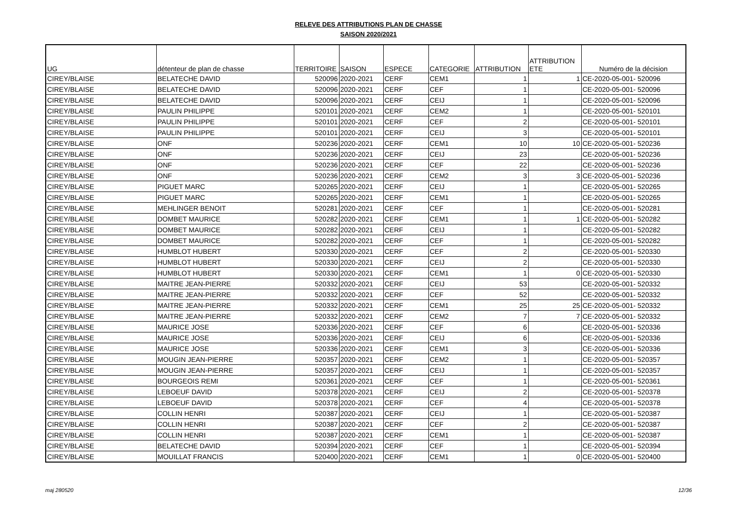RELEVE DES ATTRIBUTIONS PLAN DE CHASSE
SAISON 2020/2021
| UG | détenteur de plan de chasse | TERRITOIRE | SAISON | ESPECE | CATEGORIE | ATTRIBUTION | ATTRIBUTION ETE | Numéro de la décision |
| --- | --- | --- | --- | --- | --- | --- | --- | --- |
| CIREY/BLAISE | BELATECHE DAVID | 520096 | 2020-2021 | CERF | CEM1 | 1 | 1 | CE-2020-05-001- 520096 |
| CIREY/BLAISE | BELATECHE DAVID | 520096 | 2020-2021 | CERF | CEF | 1 | | CE-2020-05-001- 520096 |
| CIREY/BLAISE | BELATECHE DAVID | 520096 | 2020-2021 | CERF | CEIJ | 1 | | CE-2020-05-001- 520096 |
| CIREY/BLAISE | PAULIN PHILIPPE | 520101 | 2020-2021 | CERF | CEM2 | 1 | | CE-2020-05-001- 520101 |
| CIREY/BLAISE | PAULIN PHILIPPE | 520101 | 2020-2021 | CERF | CEF | 2 | | CE-2020-05-001- 520101 |
| CIREY/BLAISE | PAULIN PHILIPPE | 520101 | 2020-2021 | CERF | CEIJ | 3 | | CE-2020-05-001- 520101 |
| CIREY/BLAISE | ONF | 520236 | 2020-2021 | CERF | CEM1 | 10 | 10 | CE-2020-05-001- 520236 |
| CIREY/BLAISE | ONF | 520236 | 2020-2021 | CERF | CEIJ | 23 | | CE-2020-05-001- 520236 |
| CIREY/BLAISE | ONF | 520236 | 2020-2021 | CERF | CEF | 22 | | CE-2020-05-001- 520236 |
| CIREY/BLAISE | ONF | 520236 | 2020-2021 | CERF | CEM2 | 3 | 3 | CE-2020-05-001- 520236 |
| CIREY/BLAISE | PIGUET MARC | 520265 | 2020-2021 | CERF | CEIJ | 1 | | CE-2020-05-001- 520265 |
| CIREY/BLAISE | PIGUET MARC | 520265 | 2020-2021 | CERF | CEM1 | 1 | | CE-2020-05-001- 520265 |
| CIREY/BLAISE | MEHLINGER BENOIT | 520281 | 2020-2021 | CERF | CEF | 1 | | CE-2020-05-001- 520281 |
| CIREY/BLAISE | DOMBET MAURICE | 520282 | 2020-2021 | CERF | CEM1 | 1 | 1 | CE-2020-05-001- 520282 |
| CIREY/BLAISE | DOMBET MAURICE | 520282 | 2020-2021 | CERF | CEIJ | 1 | | CE-2020-05-001- 520282 |
| CIREY/BLAISE | DOMBET MAURICE | 520282 | 2020-2021 | CERF | CEF | 1 | | CE-2020-05-001- 520282 |
| CIREY/BLAISE | HUMBLOT HUBERT | 520330 | 2020-2021 | CERF | CEF | 2 | | CE-2020-05-001- 520330 |
| CIREY/BLAISE | HUMBLOT HUBERT | 520330 | 2020-2021 | CERF | CEIJ | 2 | | CE-2020-05-001- 520330 |
| CIREY/BLAISE | HUMBLOT HUBERT | 520330 | 2020-2021 | CERF | CEM1 | 1 | 0 | CE-2020-05-001- 520330 |
| CIREY/BLAISE | MAITRE JEAN-PIERRE | 520332 | 2020-2021 | CERF | CEIJ | 53 | | CE-2020-05-001- 520332 |
| CIREY/BLAISE | MAITRE JEAN-PIERRE | 520332 | 2020-2021 | CERF | CEF | 52 | | CE-2020-05-001- 520332 |
| CIREY/BLAISE | MAITRE JEAN-PIERRE | 520332 | 2020-2021 | CERF | CEM1 | 25 | 25 | CE-2020-05-001- 520332 |
| CIREY/BLAISE | MAITRE JEAN-PIERRE | 520332 | 2020-2021 | CERF | CEM2 | 7 | 7 | CE-2020-05-001- 520332 |
| CIREY/BLAISE | MAURICE JOSE | 520336 | 2020-2021 | CERF | CEF | 6 | | CE-2020-05-001- 520336 |
| CIREY/BLAISE | MAURICE JOSE | 520336 | 2020-2021 | CERF | CEIJ | 6 | | CE-2020-05-001- 520336 |
| CIREY/BLAISE | MAURICE JOSE | 520336 | 2020-2021 | CERF | CEM1 | 3 | | CE-2020-05-001- 520336 |
| CIREY/BLAISE | MOUGIN JEAN-PIERRE | 520357 | 2020-2021 | CERF | CEM2 | 1 | | CE-2020-05-001- 520357 |
| CIREY/BLAISE | MOUGIN JEAN-PIERRE | 520357 | 2020-2021 | CERF | CEIJ | 1 | | CE-2020-05-001- 520357 |
| CIREY/BLAISE | BOURGEOIS REMI | 520361 | 2020-2021 | CERF | CEF | 1 | | CE-2020-05-001- 520361 |
| CIREY/BLAISE | LEBOEUF DAVID | 520378 | 2020-2021 | CERF | CEIJ | 2 | | CE-2020-05-001- 520378 |
| CIREY/BLAISE | LEBOEUF DAVID | 520378 | 2020-2021 | CERF | CEF | 4 | | CE-2020-05-001- 520378 |
| CIREY/BLAISE | COLLIN HENRI | 520387 | 2020-2021 | CERF | CEIJ | 1 | | CE-2020-05-001- 520387 |
| CIREY/BLAISE | COLLIN HENRI | 520387 | 2020-2021 | CERF | CEF | 2 | | CE-2020-05-001- 520387 |
| CIREY/BLAISE | COLLIN HENRI | 520387 | 2020-2021 | CERF | CEM1 | 1 | | CE-2020-05-001- 520387 |
| CIREY/BLAISE | BELATECHE DAVID | 520394 | 2020-2021 | CERF | CEF | 1 | | CE-2020-05-001- 520394 |
| CIREY/BLAISE | MOUILLAT FRANCIS | 520400 | 2020-2021 | CERF | CEM1 | 1 | 0 | CE-2020-05-001- 520400 |
maj 280520 12/36